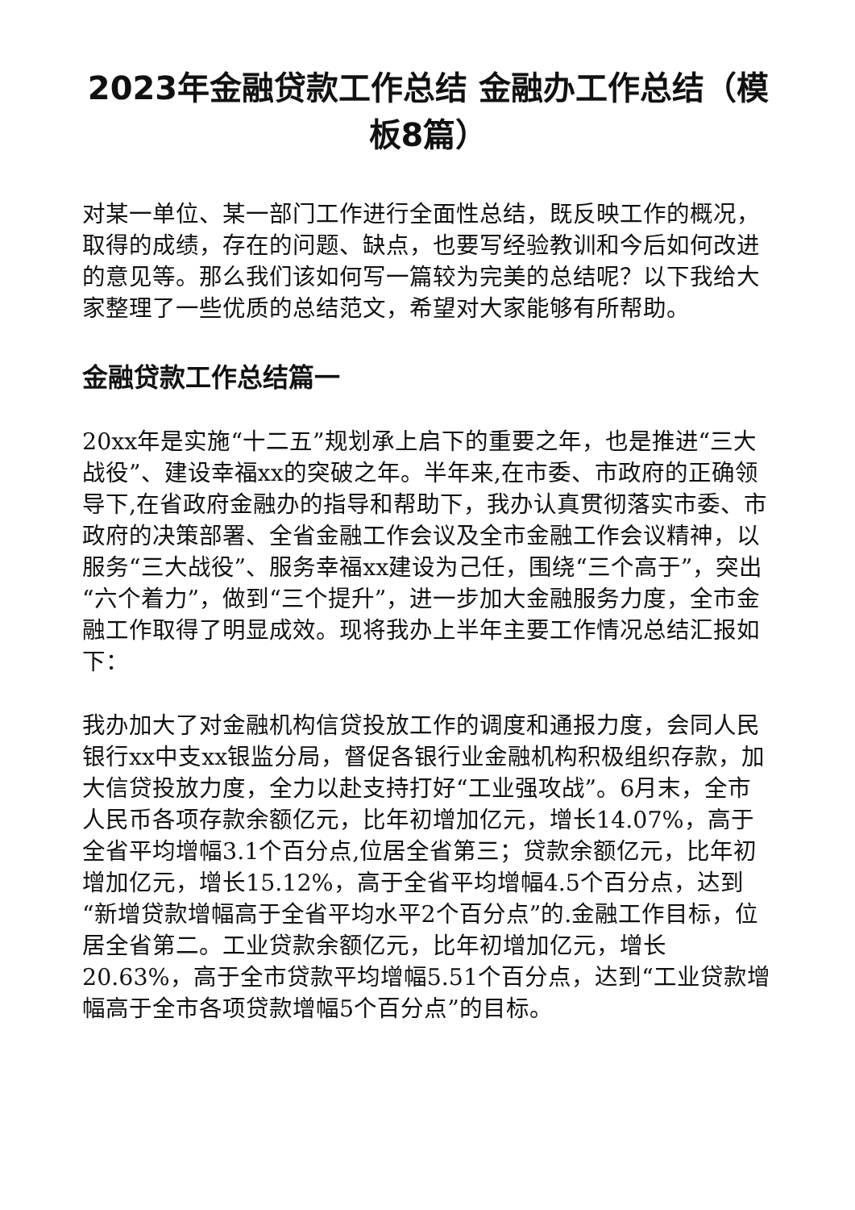2023年金融贷款工作总结 金融办工作总结（模板8篇）
对某一单位、某一部门工作进行全面性总结，既反映工作的概况，取得的成绩，存在的问题、缺点，也要写经验教训和今后如何改进的意见等。那么我们该如何写一篇较为完美的总结呢？以下我给大家整理了一些优质的总结范文，希望对大家能够有所帮助。
金融贷款工作总结篇一
20xx年是实施“十二五”规划承上启下的重要之年，也是推进“三大战役”、建设幸福xx的突破之年。半年来,在市委、市政府的正确领导下,在省政府金融办的指导和帮助下，我办认真贯彻落实市委、市政府的决策部署、全省金融工作会议及全市金融工作会议精神，以服务“三大战役”、服务幸福xx建设为己任，围绕“三个高于”，突出“六个着力”，做到“三个提升”，进一步加大金融服务力度，全市金融工作取得了明显成效。现将我办上半年主要工作情况总结汇报如下：
我办加大了对金融机构信贷投放工作的调度和通报力度，会同人民银行xx中支xx银监分局，督促各银行业金融机构积极组织存款，加大信贷投放力度，全力以赴支持打好“工业强攻战”。6月末，全市人民币各项存款余额亿元，比年初增加亿元，增长14.07%，高于全省平均增幅3.1个百分点,位居全省第三；贷款余额亿元，比年初增加亿元，增长15.12%，高于全省平均增幅4.5个百分点，达到“新增贷款增幅高于全省平均水平2个百分点”的.金融工作目标，位居全省第二。工业贷款余额亿元，比年初增加亿元，增长20.63%，高于全市贷款平均增幅5.51个百分点，达到“工业贷款增幅高于全市各项贷款增幅5个百分点”的目标。